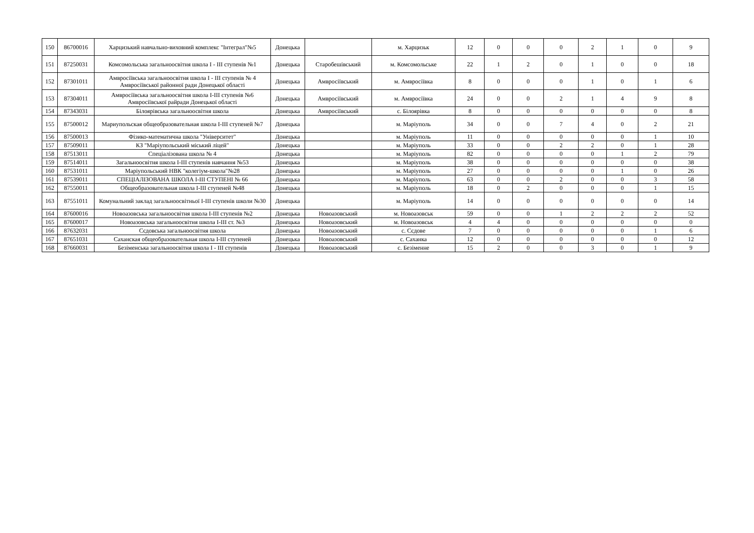| 150 | 86700016 | Харцизький навчально-виховний комплекс "Інтеграл"№5 | Донецька | | м. Харцизьк | 12 | 0 | 0 | 0 | 2 | 1 | 0 | 9 |
| 151 | 87250031 | Комсомольська загальноосвітня школа І - ІІІ ступенів №1 | Донецька | Старобешівський | м. Комсомольське | 22 | 1 | 2 | 0 | 1 | 0 | 0 | 18 |
| 152 | 87301011 | Амвросіївська загальноосвітня школа І - ІІІ ступенів № 4 Амвросіївської районної ради Донецької області | Донецька | Амвросіївський | м. Амвросіївка | 8 | 0 | 0 | 0 | 1 | 0 | 1 | 6 |
| 153 | 87304011 | Амвросіївська загальноосвітня школа І-ІІІ ступенів №6 Амвросіївської райради Донецької області | Донецька | Амвросіївський | м. Амвросіївка | 24 | 0 | 0 | 2 | 1 | 4 | 9 | 8 |
| 154 | 87343031 | Білоярівська загальноосвітня школа | Донецька | Амвросіївський | с. Білоярівка | 8 | 0 | 0 | 0 | 0 | 0 | 0 | 8 |
| 155 | 87500012 | Мариупольская общеобразовательная школа І-ІІІ ступеней №7 | Донецька | | м. Маріуполь | 34 | 0 | 0 | 7 | 4 | 0 | 2 | 21 |
| 156 | 87500013 | Фізико-математична школа "Університет" | Донецька | | м. Маріуполь | 11 | 0 | 0 | 0 | 0 | 0 | 1 | 10 |
| 157 | 87509011 | КЗ "Маріупольський міський ліцей" | Донецька | | м. Маріуполь | 33 | 0 | 0 | 2 | 2 | 0 | 1 | 28 |
| 158 | 87513011 | Спеціалізована школа № 4 | Донецька | | м. Маріуполь | 82 | 0 | 0 | 0 | 0 | 1 | 2 | 79 |
| 159 | 87514011 | Загальноосвітня школа І-ІІІ ступенів навчання №53 | Донецька | | м. Маріуполь | 38 | 0 | 0 | 0 | 0 | 0 | 0 | 38 |
| 160 | 87531011 | Маріупольський НВК "колегіум-школа"№28 | Донецька | | м. Маріуполь | 27 | 0 | 0 | 0 | 0 | 1 | 0 | 26 |
| 161 | 87539011 | СПЕЦІАЛІЗОВАНА ШКОЛА І-ІІІ СТУПЕНІ № 66 | Донецька | | м. Маріуполь | 63 | 0 | 0 | 2 | 0 | 0 | 3 | 58 |
| 162 | 87550011 | Общеобразовательная школа І-ІІІ ступеней №48 | Донецька | | м. Маріуполь | 18 | 0 | 2 | 0 | 0 | 0 | 1 | 15 |
| 163 | 87551011 | Комунальний заклад загальноосвітньої І-ІІІ ступенів школи №30 | Донецька | | м. Маріуполь | 14 | 0 | 0 | 0 | 0 | 0 | 0 | 14 |
| 164 | 87600016 | Новоазовська загальноосвітня школа І-ІІІ ступенів №2 | Донецька | Новоазовський | м. Новоазовськ | 59 | 0 | 0 | 1 | 2 | 2 | 2 | 52 |
| 165 | 87600017 | Новоазовська загальноосвітня школа І-ІІІ ст. №3 | Донецька | Новоазовський | м. Новоазовськ | 4 | 4 | 0 | 0 | 0 | 0 | 0 | 0 |
| 166 | 87632031 | Сєдовська загальноосвітня школа | Донецька | Новоазовський | с. Сєдове | 7 | 0 | 0 | 0 | 0 | 0 | 1 | 6 |
| 167 | 87651031 | Саханская общеобразовательная школа І-ІІІ ступеней | Донецька | Новоазовський | с. Саханка | 12 | 0 | 0 | 0 | 0 | 0 | 0 | 12 |
| 168 | 87660031 | Безіменська загальноосвітня школа І - ІІІ ступенів | Донецька | Новоазовський | с. Безіменне | 15 | 2 | 0 | 0 | 3 | 0 | 1 | 9 |